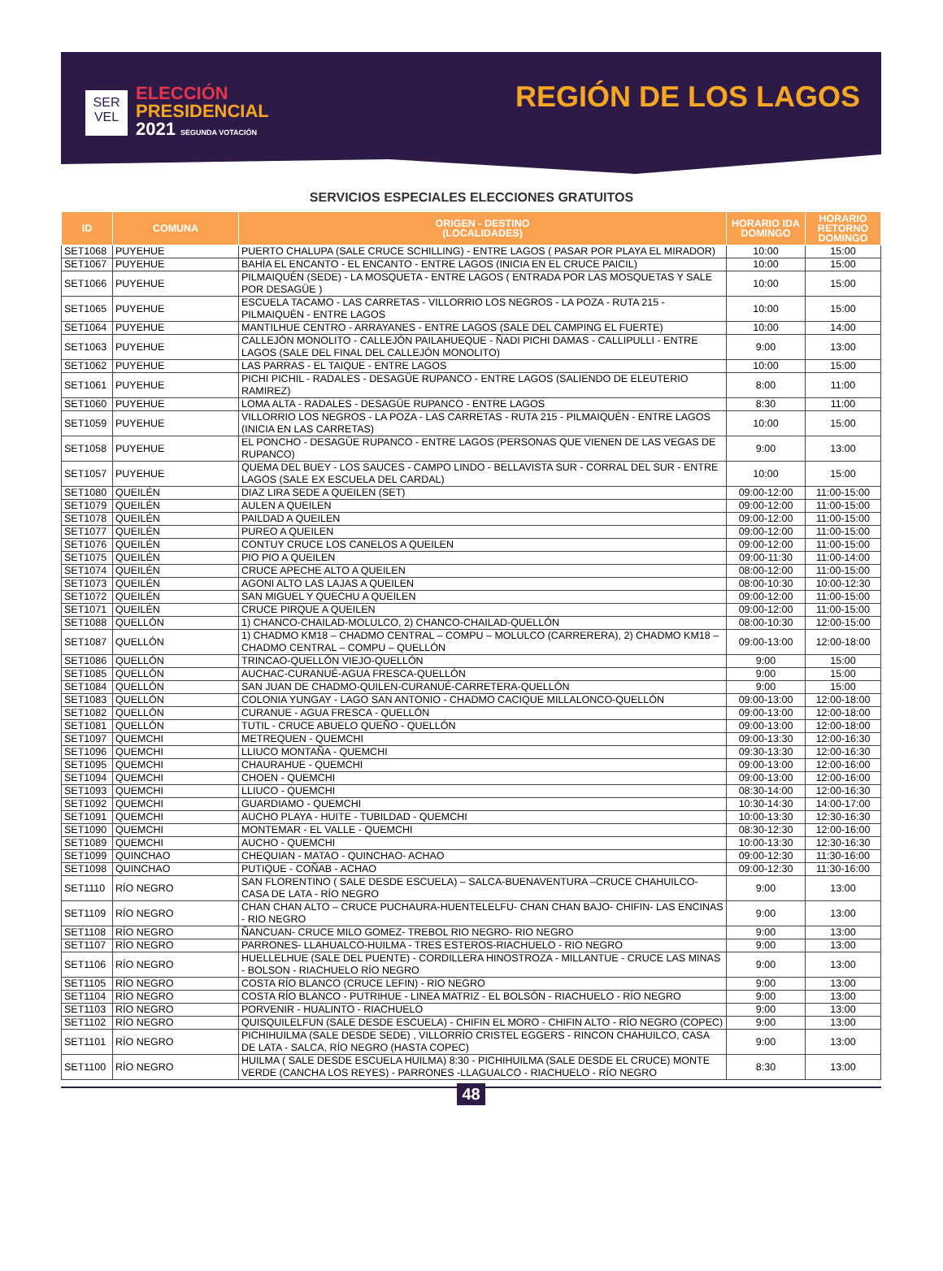SER
VEL
ELECCIÓN
PRESIDENCIAL
2021 SEGUNDA VOTACIÓN
REGIÓN DE LOS LAGOS
SERVICIOS ESPECIALES ELECCIONES GRATUITOS
| ID | COMUNA | ORIGEN - DESTINO (LOCALIDADES) | HORARIO IDA DOMINGO | HORARIO RETORNO DOMINGO |
| --- | --- | --- | --- | --- |
| SET1068 | PUYEHUE | PUERTO CHALUPA (SALE CRUCE SCHILLING) - ENTRE LAGOS ( PASAR POR PLAYA EL MIRADOR) | 10:00 | 15:00 |
| SET1067 | PUYEHUE | BAHÍA EL ENCANTO - EL ENCANTO - ENTRE LAGOS (INICIA EN EL CRUCE PAICIL) | 10:00 | 15:00 |
| SET1066 | PUYEHUE | PILMAIQUÉN (SEDE) - LA MOSQUETA - ENTRE LAGOS ( ENTRADA POR LAS MOSQUETAS Y SALE POR DESAGÜE ) | 10:00 | 15:00 |
| SET1065 | PUYEHUE | ESCUELA TACAMO - LAS CARRETAS - VILLORRIO LOS NEGROS - LA POZA - RUTA 215 - PILMAIQUÉN - ENTRE LAGOS | 10:00 | 15:00 |
| SET1064 | PUYEHUE | MANTILHUE CENTRO - ARRAYANES - ENTRE LAGOS (SALE DEL CAMPING EL FUERTE) | 10:00 | 14:00 |
| SET1063 | PUYEHUE | CALLEJÓN MONOLITO - CALLEJÓN PAILAHUEQUE - ÑADI PICHI DAMAS - CALLIPULLI - ENTRE LAGOS (SALE DEL FINAL DEL CALLEJÓN MONOLITO) | 9:00 | 13:00 |
| SET1062 | PUYEHUE | LAS PARRAS - EL TAIQUE - ENTRE LAGOS | 10:00 | 15:00 |
| SET1061 | PUYEHUE | PICHI PICHIL - RADALES - DESAGÜE RUPANCO - ENTRE LAGOS (SALIENDO DE ELEUTERIO RAMIREZ) | 8:00 | 11:00 |
| SET1060 | PUYEHUE | LOMA ALTA - RADALES - DESAGÜE RUPANCO - ENTRE LAGOS | 8:30 | 11:00 |
| SET1059 | PUYEHUE | VILLORRIO LOS NEGROS - LA POZA - LAS CARRETAS - RUTA 215 - PILMAIQUÉN - ENTRE LAGOS (INICIA EN LAS CARRETAS) | 10:00 | 15:00 |
| SET1058 | PUYEHUE | EL PONCHO - DESAGÜE RUPANCO - ENTRE LAGOS (PERSONAS QUE VIENEN DE LAS VEGAS DE RUPANCO) | 9:00 | 13:00 |
| SET1057 | PUYEHUE | QUEMA DEL BUEY - LOS SAUCES - CAMPO LINDO - BELLAVISTA SUR - CORRAL DEL SUR - ENTRE LAGOS (SALE EX ESCUELA DEL CARDAL) | 10:00 | 15:00 |
| SET1080 | QUEILÉN | DIAZ LIRA SEDE A QUEILEN (SET) | 09:00-12:00 | 11:00-15:00 |
| SET1079 | QUEILÉN | AULEN A QUEILEN | 09:00-12:00 | 11:00-15:00 |
| SET1078 | QUEILÉN | PAILDAD A QUEILEN | 09:00-12:00 | 11:00-15:00 |
| SET1077 | QUEILÉN | PUREO A QUEILEN | 09:00-12:00 | 11:00-15:00 |
| SET1076 | QUEILÉN | CONTUY CRUCE LOS CANELOS A QUEILEN | 09:00-12:00 | 11:00-15:00 |
| SET1075 | QUEILÉN | PIO PIO A QUEILEN | 09:00-11:30 | 11:00-14:00 |
| SET1074 | QUEILÉN | CRUCE APECHE ALTO A QUEILEN | 08:00-12:00 | 11:00-15:00 |
| SET1073 | QUEILÉN | AGONI ALTO LAS LAJAS A QUEILEN | 08:00-10:30 | 10:00-12:30 |
| SET1072 | QUEILÉN | SAN MIGUEL Y QUECHU A QUEILEN | 09:00-12:00 | 11:00-15:00 |
| SET1071 | QUEILÉN | CRUCE PIRQUE A QUEILEN | 09:00-12:00 | 11:00-15:00 |
| SET1088 | QUELLÓN | 1) CHANCO-CHAILAD-MOLULCO, 2) CHANCO-CHAILAD-QUELLÓN | 08:00-10:30 | 12:00-15:00 |
| SET1087 | QUELLÓN | 1) CHADMO KM18 – CHADMO CENTRAL – COMPU – MOLULCO (CARRERERA), 2) CHADMO KM18 – CHADMO CENTRAL – COMPU – QUELLÓN | 09:00-13:00 | 12:00-18:00 |
| SET1086 | QUELLÓN | TRINCAO-QUELLÓN VIEJO-QUELLÓN | 9:00 | 15:00 |
| SET1085 | QUELLÓN | AUCHAC-CURANUÉ-AGUA FRESCA-QUELLÓN | 9:00 | 15:00 |
| SET1084 | QUELLÓN | SAN JUAN DE CHADMO-QUILEN-CURANUÉ-CARRETERA-QUELLÓN | 9:00 | 15:00 |
| SET1083 | QUELLÓN | COLONIA YUNGAY - LAGO SAN ANTONIO - CHADMO CACIQUE MILLALONCO-QUELLÓN | 09:00-13:00 | 12:00-18:00 |
| SET1082 | QUELLÓN | CURANUE - AGUA FRESCA - QUELLÓN | 09:00-13:00 | 12:00-18:00 |
| SET1081 | QUELLÓN | TUTIL - CRUCE ABUELO QUEÑO - QUELLÓN | 09:00-13:00 | 12:00-18:00 |
| SET1097 | QUEMCHI | METREQUEN - QUEMCHI | 09:00-13:30 | 12:00-16:30 |
| SET1096 | QUEMCHI | LLIUCO MONTAÑA - QUEMCHI | 09:30-13:30 | 12:00-16:30 |
| SET1095 | QUEMCHI | CHAURAHUE - QUEMCHI | 09:00-13:00 | 12:00-16:00 |
| SET1094 | QUEMCHI | CHOEN - QUEMCHI | 09:00-13:00 | 12:00-16:00 |
| SET1093 | QUEMCHI | LLIUCO - QUEMCHI | 08:30-14:00 | 12:00-16:30 |
| SET1092 | QUEMCHI | GUARDIAMO - QUEMCHI | 10:30-14:30 | 14:00-17:00 |
| SET1091 | QUEMCHI | AUCHO PLAYA - HUITE - TUBILDAD - QUEMCHI | 10:00-13:30 | 12:30-16:30 |
| SET1090 | QUEMCHI | MONTEMAR - EL VALLE - QUEMCHI | 08:30-12:30 | 12:00-16:00 |
| SET1089 | QUEMCHI | AUCHO - QUEMCHI | 10:00-13:30 | 12:30-16:30 |
| SET1099 | QUINCHAO | CHEQUIAN - MATAO - QUINCHAO- ACHAO | 09:00-12:30 | 11:30-16:00 |
| SET1098 | QUINCHAO | PUTIQUE - COÑAB - ACHAO | 09:00-12:30 | 11:30-16:00 |
| SET1110 | RÍO NEGRO | SAN FLORENTINO ( SALE DESDE ESCUELA) – SALCA-BUENAVENTURA –CRUCE CHAHUILCO- CASA DE LATA - RÍO NEGRO | 9:00 | 13:00 |
| SET1109 | RÍO NEGRO | CHAN CHAN ALTO – CRUCE PUCHAURA-HUENTELELFU- CHAN CHAN BAJO- CHIFIN- LAS ENCINAS - RIO NEGRO | 9:00 | 13:00 |
| SET1108 | RÍO NEGRO | ÑANCUAN- CRUCE MILO GOMEZ- TREBOL RIO NEGRO- RIO NEGRO | 9:00 | 13:00 |
| SET1107 | RÍO NEGRO | PARRONES- LLAHUALCO-HUILMA - TRES ESTEROS-RIACHUELO - RIO NEGRO | 9:00 | 13:00 |
| SET1106 | RÍO NEGRO | HUELLELHUE (SALE DEL PUENTE) - CORDILLERA HINOSTROZA - MILLANTUE - CRUCE LAS MINAS - BOLSON - RIACHUELO RÍO NEGRO | 9:00 | 13:00 |
| SET1105 | RÍO NEGRO | COSTA RÍO BLANCO (CRUCE LEFIN) - RIO NEGRO | 9:00 | 13:00 |
| SET1104 | RÍO NEGRO | COSTA RÍO BLANCO - PUTRIHUE - LINEA MATRIZ - EL BOLSÓN - RIACHUELO - RÍO NEGRO | 9:00 | 13:00 |
| SET1103 | RÍO NEGRO | PORVENIR - HUALINTO - RIACHUELO | 9:00 | 13:00 |
| SET1102 | RÍO NEGRO | QUISQUILELFUN (SALE DESDE ESCUELA) - CHIFIN EL MORO - CHIFIN ALTO - RÍO NEGRO (COPEC) | 9:00 | 13:00 |
| SET1101 | RÍO NEGRO | PICHIHUILMA (SALE DESDE SEDE) , VILLORRÍO CRISTEL EGGERS - RINCON CHAHUILCO, CASA DE LATA - SALCA, RÍO NEGRO (HASTA COPEC) | 9:00 | 13:00 |
| SET1100 | RÍO NEGRO | HUILMA ( SALE DESDE ESCUELA HUILMA) 8:30 - PICHIHUILMA (SALE DESDE EL CRUCE) MONTE VERDE (CANCHA LOS REYES) - PARRONES -LLAGUALCO - RIACHUELO - RÍO NEGRO | 8:30 | 13:00 |
48